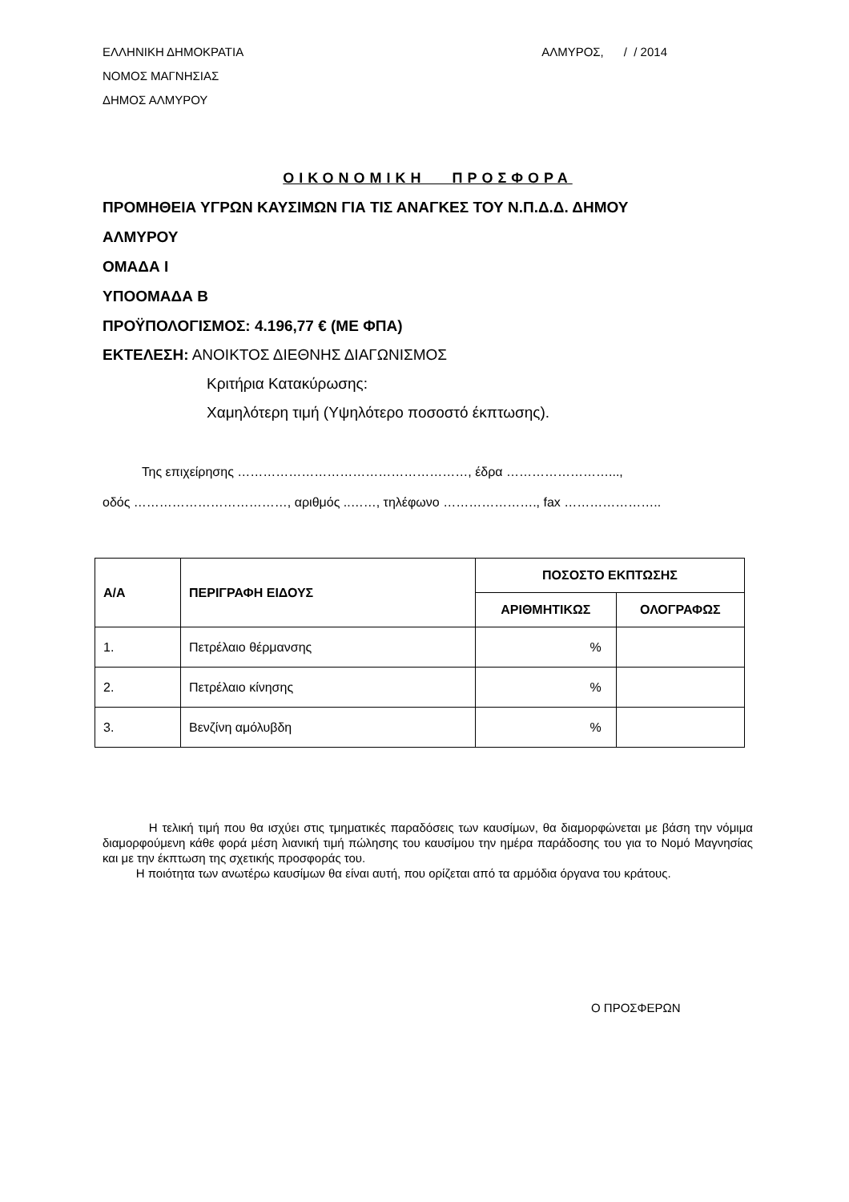ΕΛΛΗΝΙΚΗ ΔΗΜΟΚΡΑΤΙΑ
ΝΟΜΟΣ ΜΑΓΝΗΣΙΑΣ
ΔΗΜΟΣ ΑΛΜΥΡΟΥ
ΑΛΜΥΡΟΣ, / / 2014
ΟΙΚΟΝΟΜΙΚΗ ΠΡΟΣΦΟΡΑ
ΠΡΟΜΗΘΕΙΑ ΥΓΡΩΝ ΚΑΥΣΙΜΩΝ ΓΙΑ ΤΙΣ ΑΝΑΓΚΕΣ ΤΟΥ Ν.Π.Δ.Δ. ΔΗΜΟΥ
ΑΛΜΥΡΟΥ
ΟΜΑΔΑ Ι
ΥΠΟΟΜΑΔΑ Β
ΠΡΟΫΠΟΛΟΓΙΣΜΟΣ: 4.196,77 € (ΜΕ ΦΠΑ)
ΕΚΤΕΛΕΣΗ: ΑΝΟΙΚΤΟΣ ΔΙΕΘΝΗΣ ΔΙΑΓΩΝΙΣΜΟΣ
Κριτήρια Κατακύρωσης:
Χαμηλότερη τιμή (Υψηλότερο ποσοστό έκπτωσης).
Της επιχείρησης ………………………………………………, έδρα ……………………...,
οδός ………………………………, αριθμός ..……, τηλέφωνο …………………., fax …………………..
| Α/Α | ΠΕΡΙΓΡΑΦΗ ΕΙΔΟΥΣ | ΠΟΣΟΣΤΟ ΕΚΠΤΩΣΗΣ | |
| --- | --- | --- | --- |
| | | ΑΡΙΘΜΗΤΙΚΩΣ | ΟΛΟΓΡΑΦΩΣ |
| 1. | Πετρέλαιο θέρμανσης | % | |
| 2. | Πετρέλαιο κίνησης | % | |
| 3. | Βενζίνη αμόλυβδη | % | |
Η τελική τιμή που θα ισχύει στις τμηματικές παραδόσεις των καυσίμων, θα διαμορφώνεται με βάση την νόμιμα διαμορφούμενη κάθε φορά μέση λιανική τιμή πώλησης του καυσίμου την ημέρα παράδοσης του για το Νομό Μαγνησίας και με την έκπτωση της σχετικής προσφοράς του.
Η ποιότητα των ανωτέρω καυσίμων θα είναι αυτή, που ορίζεται από τα αρμόδια όργανα του κράτους.
Ο ΠΡΟΣΦΕΡΩΝ